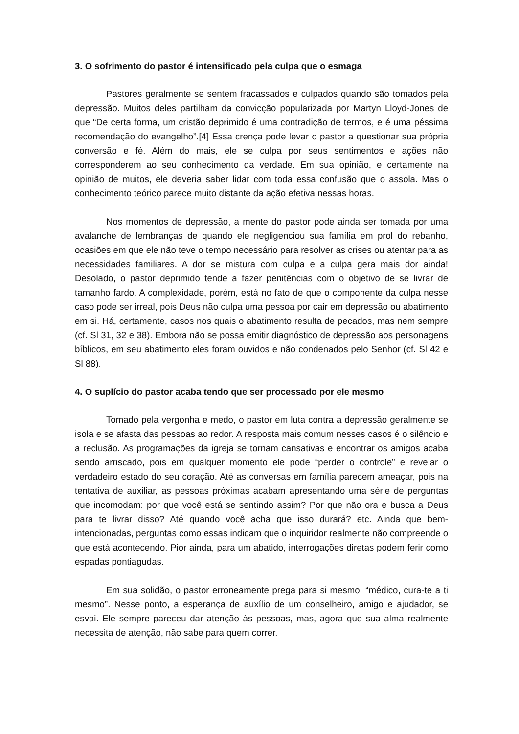3. O sofrimento do pastor é intensificado pela culpa que o esmaga
Pastores geralmente se sentem fracassados e culpados quando são tomados pela depressão. Muitos deles partilham da convicção popularizada por Martyn Lloyd-Jones de que “De certa forma, um cristão deprimido é uma contradição de termos, e é uma péssima recomendação do evangelho”.[4] Essa crença pode levar o pastor a questionar sua própria conversão e fé. Além do mais, ele se culpa por seus sentimentos e ações não corresponderem ao seu conhecimento da verdade. Em sua opinião, e certamente na opinião de muitos, ele deveria saber lidar com toda essa confusão que o assola. Mas o conhecimento teórico parece muito distante da ação efetiva nessas horas.
Nos momentos de depressão, a mente do pastor pode ainda ser tomada por uma avalanche de lembranças de quando ele negligenciou sua família em prol do rebanho, ocasiões em que ele não teve o tempo necessário para resolver as crises ou atentar para as necessidades familiares. A dor se mistura com culpa e a culpa gera mais dor ainda! Desolado, o pastor deprimido tende a fazer penitências com o objetivo de se livrar de tamanho fardo. A complexidade, porém, está no fato de que o componente da culpa nesse caso pode ser irreal, pois Deus não culpa uma pessoa por cair em depressão ou abatimento em si. Há, certamente, casos nos quais o abatimento resulta de pecados, mas nem sempre (cf. Sl 31, 32 e 38). Embora não se possa emitir diagnóstico de depressão aos personagens bíblicos, em seu abatimento eles foram ouvidos e não condenados pelo Senhor (cf. Sl 42 e Sl 88).
4. O suplício do pastor acaba tendo que ser processado por ele mesmo
Tomado pela vergonha e medo, o pastor em luta contra a depressão geralmente se isola e se afasta das pessoas ao redor. A resposta mais comum nesses casos é o silêncio e a reclusão. As programações da igreja se tornam cansativas e encontrar os amigos acaba sendo arriscado, pois em qualquer momento ele pode “perder o controle” e revelar o verdadeiro estado do seu coração. Até as conversas em família parecem ameaçar, pois na tentativa de auxiliar, as pessoas próximas acabam apresentando uma série de perguntas que incomodam: por que você está se sentindo assim? Por que não ora e busca a Deus para te livrar disso? Até quando você acha que isso durará? etc. Ainda que bem-intencionadas, perguntas como essas indicam que o inquiridor realmente não compreende o que está acontecendo. Pior ainda, para um abatido, interrogações diretas podem ferir como espadas pontiagudas.
Em sua solidão, o pastor erroneamente prega para si mesmo: “médico, cura-te a ti mesmo”. Nesse ponto, a esperança de auxílio de um conselheiro, amigo e ajudador, se esvai. Ele sempre pareceu dar atenção às pessoas, mas, agora que sua alma realmente necessita de atenção, não sabe para quem correr.